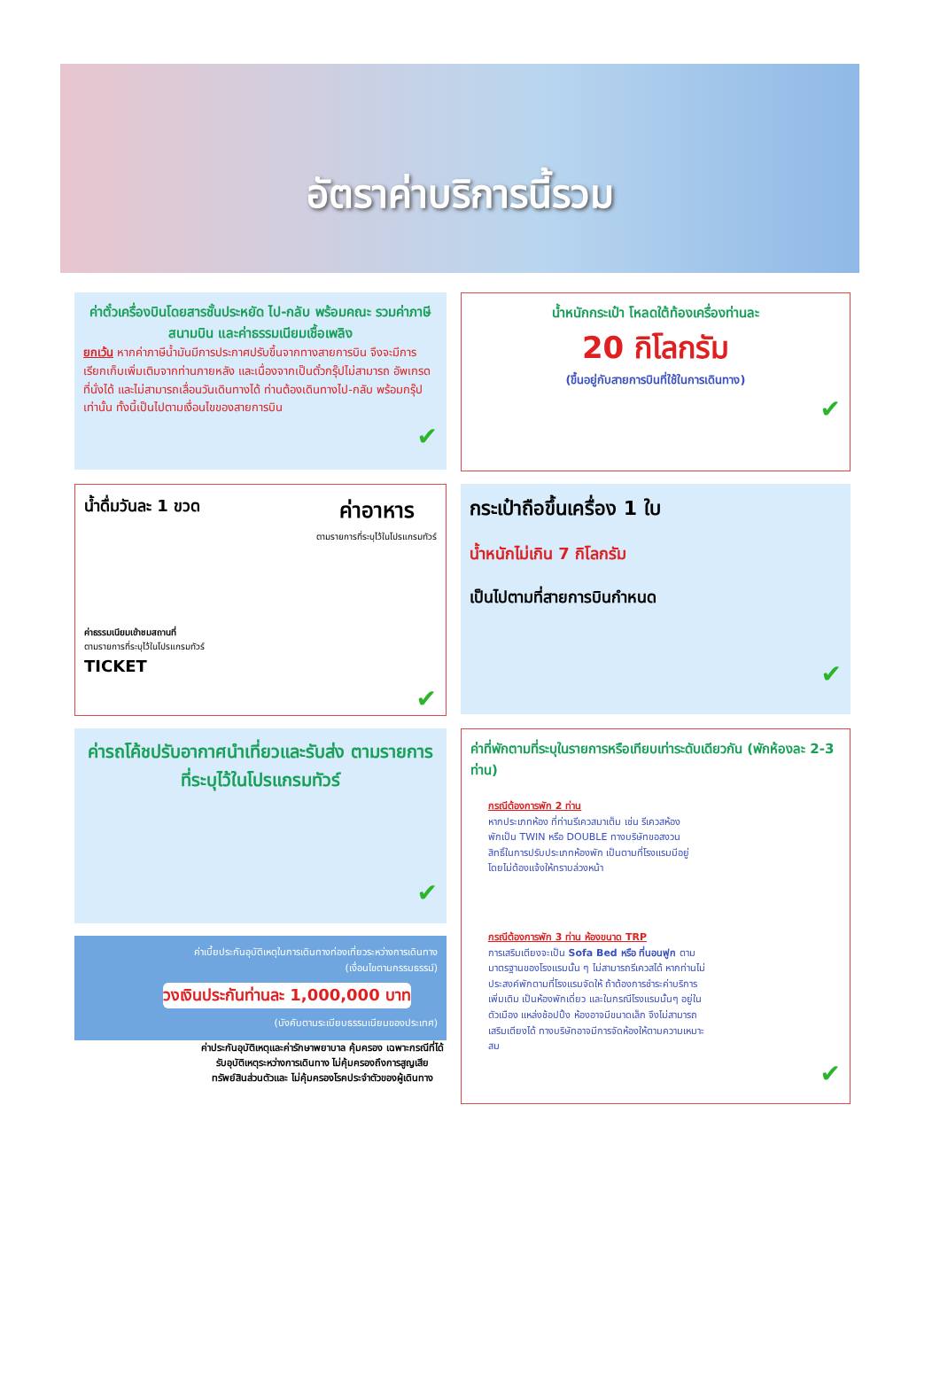อัตราค่าบริการนี้รวม
ค่าตั๋วเครื่องบินโดยสารชั้นประหยัด ไป-กลับ พร้อมคณะ รวมค่าภาษีสนามบิน และค่าธรรมเนียมเชื้อเพลิง
ยกเว้น หากค่าภาษีน้ำมันมีการประกาศปรับขึ้นจากทางสายการบิน จึงจะมีการเรียกเก็บเพิ่มเติมจากท่านภายหลัง และเนื่องจากเป็นตั๋วกรุ๊ปไม่สามารถ อัพเกรดที่นั่งได้ และไม่สามารถเลื่อนวันเดินทางได้ ท่านต้องเดินทางไป-กลับ พร้อมกรุ๊ปเท่านั้น ทั้งนี้เป็นไปตามเงื่อนไขของสายการบิน
✔
น้ำหนักกระเป๋า โหลดใต้ท้องเครื่องท่านละ
20 กิโลกรัม
(ขึ้นอยู่กับสายการบินที่ใช้ในการเดินทาง)
✔
น้ำดื่มวันละ 1 ขวด
ค่าอาหาร
ตามรายการที่ระบุไว้ในโปรแกรมทัวร์
ค่าธรรมเนียมเข้าชมสถานที่
ตามรายการที่ระบุไว้ในโปรแกรมทัวร์
TICKET
✔
กระเป๋าถือขึ้นเครื่อง 1 ใบ
น้ำหนักไม่เกิน 7 กิโลกรัม
เป็นไปตามที่สายการบินกำหนด
✔
ค่ารถโค้ชปรับอากาศนำเที่ยวและรับส่ง ตามรายการที่ระบุไว้ในโปรแกรมทัวร์
✔
ค่าเบี้ยประกันอุบัติเหตุในการเดินทางท่องเที่ยวระหว่างการเดินทาง
(เงื่อนไขตามกรรมธรรม์)
วงเงินประกันท่านละ 1,000,000 บาท
(บังคับตามระเบียบธรรมเนียมของประเทศ)
ค่าประกันอุบัติเหตุและค่ารักษาพยาบาล คุ้มครอง เฉพาะกรณีที่ได้รับอุบัติเหตุระหว่างการเดินทาง ไม่คุ้มครองถึงการสูญเสียทรัพย์สินส่วนตัวและ ไม่คุ้มครองโรคประจำตัวของผู้เดินทาง
ค่าที่พักตามที่ระบุในรายการหรือเทียบเท่าระดับเดียวกัน (พักห้องละ 2-3 ท่าน)
กรณีต้องการพัก 2 ท่าน
หากประเภทห้อง ที่ท่านรีเควสมาเต็ม เช่น รีเควสห้องพักเป็น TWIN หรือ DOUBLE ทางบริษัทขอสงวนสิทธิ์ในการปรับประเภทห้องพัก เป็นตามที่โรงแรมมีอยู่ โดยไม่ต้องแจ้งให้ทราบล่วงหน้า
กรณีต้องการพัก 3 ท่าน ห้องขนาด TRP
การเสริมเตียงจะเป็น Sofa Bed หรือ ที่นอนฟูก ตามมาตรฐานของโรงแรมนั้น ๆ ไม่สามารถรีเควสได้ หากท่านไม่ประสงค์พักตามที่โรงแรมจัดให้ ถ้าต้องการชำระค่าบริการเพิ่มเติม เป็นห้องพักเดี่ยว และในกรณีโรงแรมนั้นๆ อยู่ในตัวเมือง แหล่งช้อปปิ้ง ห้องอาจมีขนาดเล็ก จึงไม่สามารถเสริมเตียงได้ ทางบริษัทอาจมีการจัดห้องให้ตามความเหมาะสม
✔